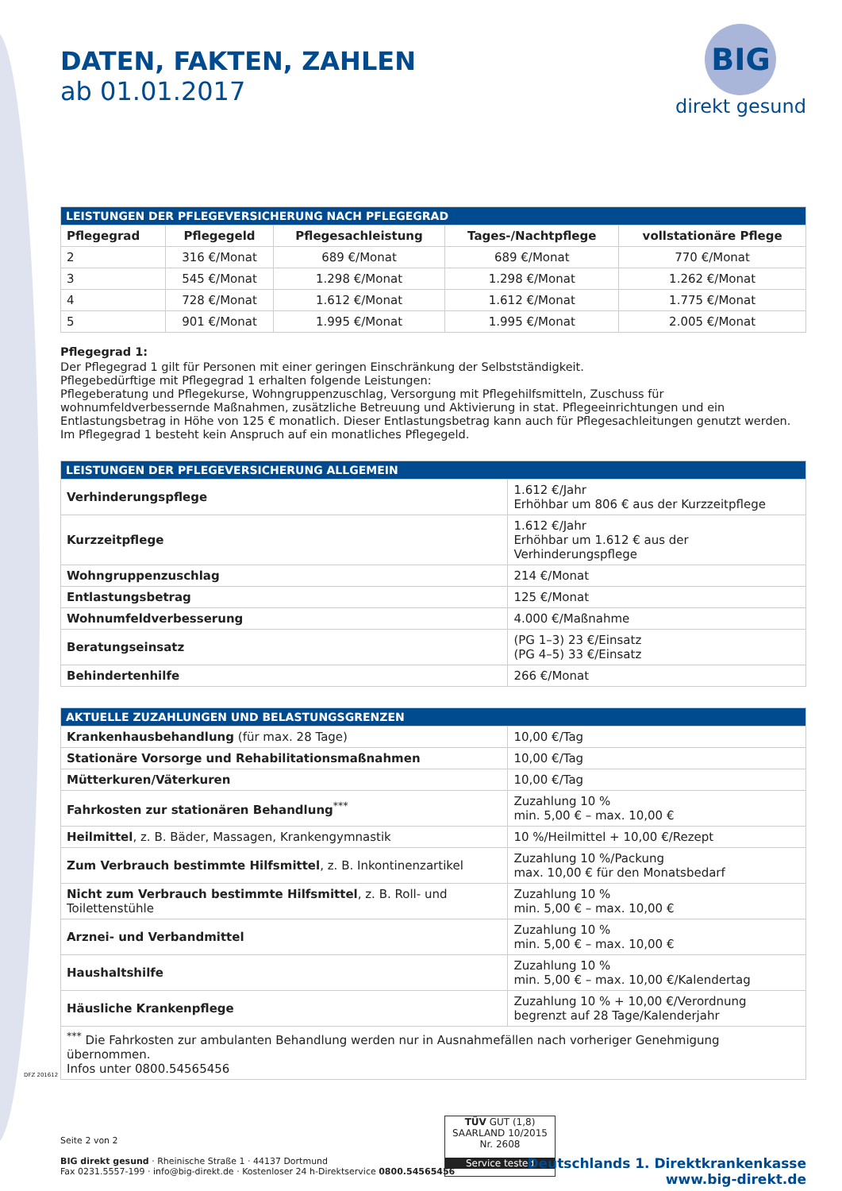DATEN, FAKTEN, ZAHLEN
ab 01.01.2017
BIG
direkt gesund
| LEISTUNGEN DER PFLEGEVERSICHERUNG NACH PFLEGEGRAD | | | | |
| --- | --- | --- | --- | --- |
| Pflegegrad | Pflegegeld | Pflegesachleistung | Tages-/Nachtpflege | vollstationäre Pflege |
| 2 | 316 €/Monat | 689 €/Monat | 689 €/Monat | 770 €/Monat |
| 3 | 545 €/Monat | 1.298 €/Monat | 1.298 €/Monat | 1.262 €/Monat |
| 4 | 728 €/Monat | 1.612 €/Monat | 1.612 €/Monat | 1.775 €/Monat |
| 5 | 901 €/Monat | 1.995 €/Monat | 1.995 €/Monat | 2.005 €/Monat |
Pflegegrad 1:
Der Pflegegrad 1 gilt für Personen mit einer geringen Einschränkung der Selbstständigkeit.
Pflegebedürftige mit Pflegegrad 1 erhalten folgende Leistungen:
Pflegeberatung und Pflegekurse, Wohngruppenzuschlag, Versorgung mit Pflegehilfsmitteln, Zuschuss für wohnumfeldverbessernde Maßnahmen, zusätzliche Betreuung und Aktivierung in stat. Pflegeeinrichtungen und ein Entlastungsbetrag in Höhe von 125 € monatlich. Dieser Entlastungsbetrag kann auch für Pflegesachleitungen genutzt werden. Im Pflegegrad 1 besteht kein Anspruch auf ein monatliches Pflegegeld.
| LEISTUNGEN DER PFLEGEVERSICHERUNG ALLGEMEIN | |
| --- | --- |
| Verhinderungspflege | 1.612 €/Jahr Erhöhbar um 806 € aus der Kurzzeitpflege |
| Kurzzeitpflege | 1.612 €/Jahr Erhöhbar um 1.612 € aus der Verhinderungspflege |
| Wohngruppenzuschlag | 214 €/Monat |
| Entlastungsbetrag | 125 €/Monat |
| Wohnumfeldverbesserung | 4.000 €/Maßnahme |
| Beratungseinsatz | (PG 1–3) 23 €/Einsatz (PG 4–5) 33 €/Einsatz |
| Behindertenhilfe | 266 €/Monat |
| AKTUELLE ZUZAHLUNGEN UND BELASTUNGSGRENZEN | |
| --- | --- |
| Krankenhausbehandlung (für max. 28 Tage) | 10,00 €/Tag |
| Stationäre Vorsorge und Rehabilitationsmaßnahmen | 10,00 €/Tag |
| Mütterkuren/Väterkuren | 10,00 €/Tag |
| Fahrkosten zur stationären Behandlung<sup>***</sup> | Zuzahlung 10 % min. 5,00 € – max. 10,00 € |
| Heilmittel , z. B. Bäder, Massagen, Krankengymnastik | 10 %/Heilmittel + 10,00 €/Rezept |
| Zum Verbrauch bestimmte Hilfsmittel , z. B. Inkontinenzartikel | Zuzahlung 10 %/Packung max. 10,00 € für den Monatsbedarf |
| Nicht zum Verbrauch bestimmte Hilfsmittel , z. B. Roll- und Toilettenstühle | Zuzahlung 10 % min. 5,00 € – max. 10,00 € |
| Arznei- und Verbandmittel | Zuzahlung 10 % min. 5,00 € – max. 10,00 € |
| Haushaltshilfe | Zuzahlung 10 % min. 5,00 € – max. 10,00 €/Kalendertag |
| Häusliche Krankenpflege | Zuzahlung 10 % + 10,00 €/Verordnung begrenzt auf 28 Tage/Kalenderjahr |
| <sup>***</sup> Die Fahrkosten zur ambulanten Behandlung werden nur in Ausnahmefällen nach vorheriger Genehmigung übernommen. Infos unter 0800.54565456 | |
DFZ 201612
Seite 2 von 2
BIG direkt gesund · Rheinische Straße 1 · 44137 Dortmund
Fax 0231.5557-199 · info@big-direkt.de · Kostenloser 24 h-Direktservice 0800.54565456
TÜV GUT (1,8)
SAARLAND 10/2015 Nr. 2608
Service tested
Deutschlands 1. Direktkrankenkasse
www.big-direkt.de